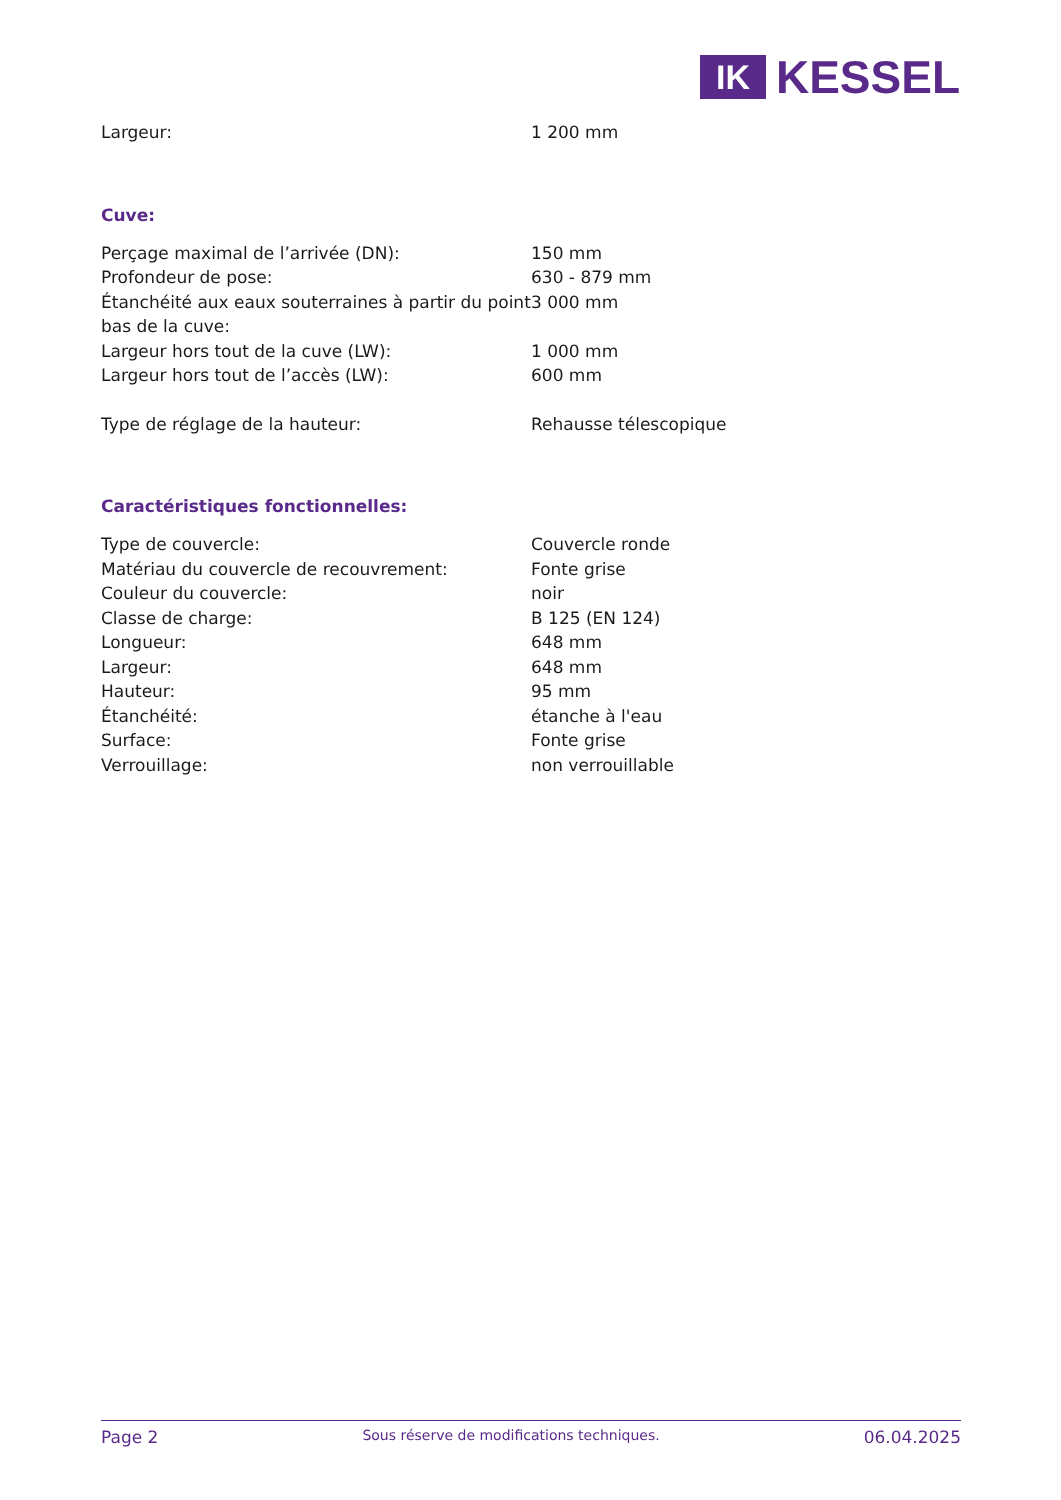IK
KESSEL
| Largeur: | 1 200 mm |
Cuve:
| Perçage maximal de l’arrivée (DN): | 150 mm |
| Profondeur de pose: | 630 - 879 mm |
| Étanchéité aux eaux souterraines à partir du point bas de la cuve: | 3 000 mm |
| Largeur hors tout de la cuve (LW): | 1 000 mm |
| Largeur hors tout de l’accès (LW): | 600 mm |
| Type de réglage de la hauteur: | Rehausse télescopique |
Caractéristiques fonctionnelles:
| Type de couvercle: | Couvercle ronde |
| Matériau du couvercle de recouvrement: | Fonte grise |
| Couleur du couvercle: | noir |
| Classe de charge: | B 125 (EN 124) |
| Longueur: | 648 mm |
| Largeur: | 648 mm |
| Hauteur: | 95 mm |
| Étanchéité: | étanche à l'eau |
| Surface: | Fonte grise |
| Verrouillage: | non verrouillable |
Page 2 Sous réserve de modifications techniques. 06.04.2025